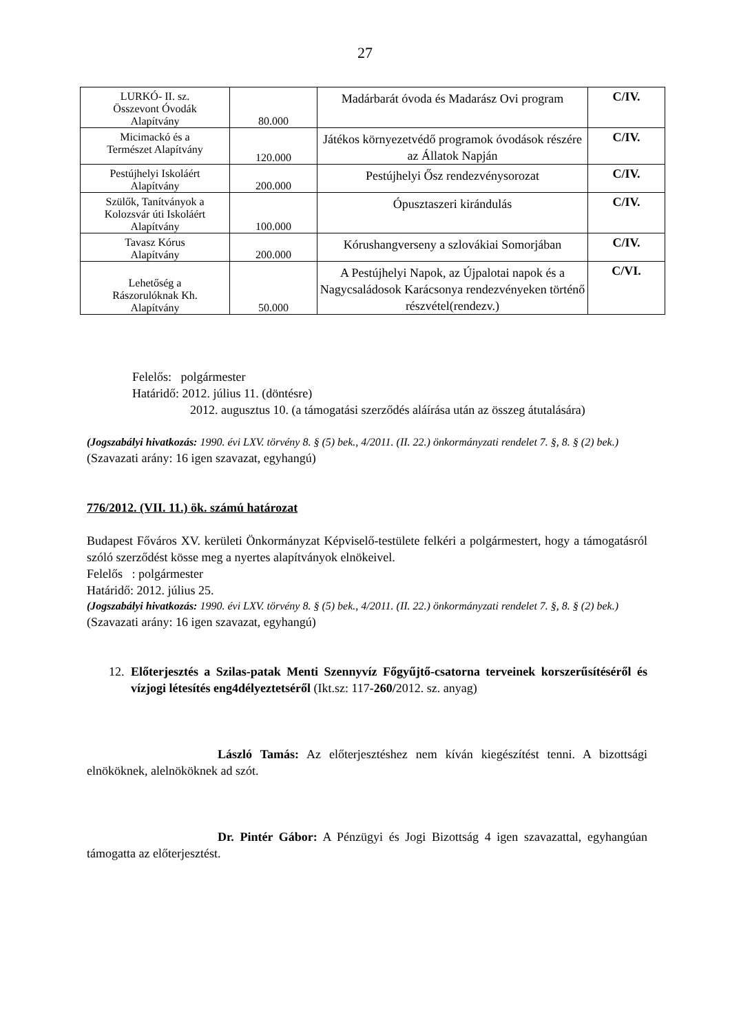27
| LURKÓ- II. sz. Összevont Óvodák Alapítvány | 80.000 | Madárbarát óvoda és Madarász Ovi program | C/IV. |
| Micimackó és a Természet Alapítvány | 120.000 | Játékos környezetvédő programok óvodások részére az Állatok Napján | C/IV. |
| Pestújhelyi Iskoláért Alapítvány | 200.000 | Pestújhelyi Ősz rendezvénysorozat | C/IV. |
| Szülők, Tanítványok a Kolozsvár úti Iskoláért Alapítvány | 100.000 | Ópusztaszeri kirándulás | C/IV. |
| Tavasz Kórus Alapítvány | 200.000 | Kórushangverseny a szlovákiai Somorjában | C/IV. |
| Lehetőség a Rászorulóknak Kh. Alapítvány | 50.000 | A Pestújhelyi Napok, az Újpalotai napok és a Nagycsaládosok Karácsonya rendezvényeken történő részvétel(rendezv.) | C/VI. |
Felelős: polgármester
Határidő: 2012. július 11. (döntésre)
2012. augusztus 10. (a támogatási szerződés aláírása után az összeg átutalására)
(Jogszabályi hivatkozás: 1990. évi LXV. törvény 8. § (5) bek., 4/2011. (II. 22.) önkormányzati rendelet 7. §, 8. § (2) bek.)
(Szavazati arány: 16 igen szavazat, egyhangú)
776/2012. (VII. 11.) ök. számú határozat
Budapest Főváros XV. kerületi Önkormányzat Képviselő-testülete felkéri a polgármestert, hogy a támogatásról szóló szerződést kösse meg a nyertes alapítványok elnökeivel.
Felelős : polgármester
Határidő: 2012. július 25.
(Jogszabályi hivatkozás: 1990. évi LXV. törvény 8. § (5) bek., 4/2011. (II. 22.) önkormányzati rendelet 7. §, 8. § (2) bek.)
(Szavazati arány: 16 igen szavazat, egyhangú)
12.
Előterjesztés a Szilas-patak Menti Szennyvíz Főgyűjtő-csatorna terveinek korszerűsítéséről és vízjogi létesítés eng4délyeztetséről (Ikt.sz: 117-260/2012. sz. anyag)
László Tamás: Az előterjesztéshez nem kíván kiegészítést tenni. A bizottsági elnököknek, alelnököknek ad szót.
Dr. Pintér Gábor: A Pénzügyi és Jogi Bizottság 4 igen szavazattal, egyhangúan támogatta az előterjesztést.